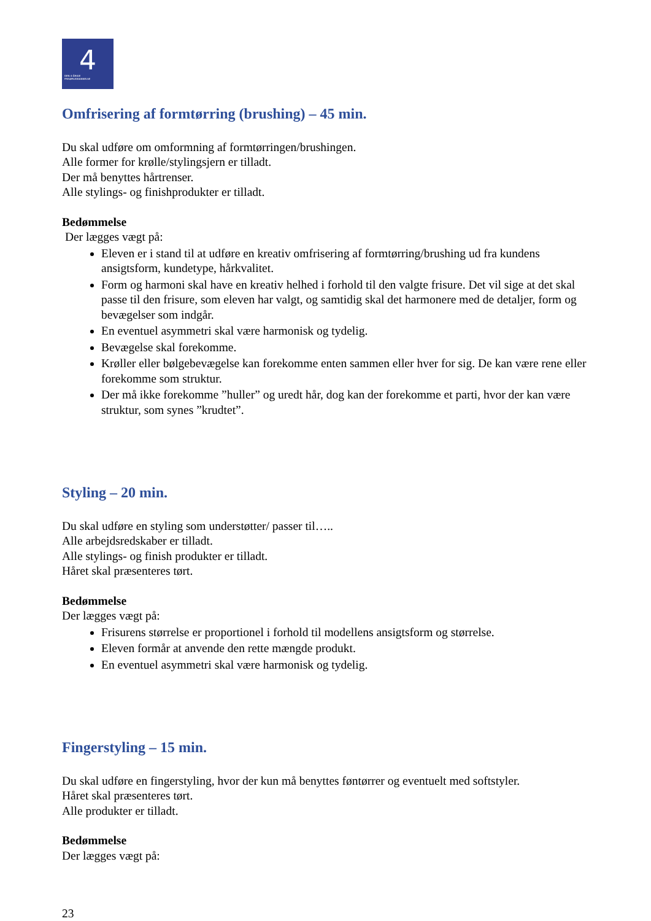4
DEN 4-ÅRIGE
FRISØRUDDANNELSE
Omfrisering af formtørring (brushing) – 45 min.
Du skal udføre om omformning af formtørringen/brushingen.
Alle former for krølle/stylingsjern er tilladt.
Der må benyttes hårtrenser.
Alle stylings- og finishprodukter er tilladt.
Bedømmelse
Der lægges vægt på:
Eleven er i stand til at udføre en kreativ omfrisering af formtørring/brushing ud fra kundens ansigtsform, kundetype, hårkvalitet.
Form og harmoni skal have en kreativ helhed i forhold til den valgte frisure. Det vil sige at det skal passe til den frisure, som eleven har valgt, og samtidig skal det harmonere med de detaljer, form og bevægelser som indgår.
En eventuel asymmetri skal være harmonisk og tydelig.
Bevægelse skal forekomme.
Krøller eller bølgebevægelse kan forekomme enten sammen eller hver for sig. De kan være rene eller forekomme som struktur.
Der må ikke forekomme ”huller” og uredt hår, dog kan der forekomme et parti, hvor der kan være struktur, som synes ”krudtet”.
Styling – 20 min.
Du skal udføre en styling som understøtter/ passer til…..
Alle arbejdsredskaber er tilladt.
Alle stylings- og finish produkter er tilladt.
Håret skal præsenteres tørt.
Bedømmelse
Der lægges vægt på:
Frisurens størrelse er proportionel i forhold til modellens ansigtsform og størrelse.
Eleven formår at anvende den rette mængde produkt.
En eventuel asymmetri skal være harmonisk og tydelig.
Fingerstyling – 15 min.
Du skal udføre en fingerstyling, hvor der kun må benyttes føntørrer og eventuelt med softstyler.
Håret skal præsenteres tørt.
Alle produkter er tilladt.
Bedømmelse
Der lægges vægt på:
23